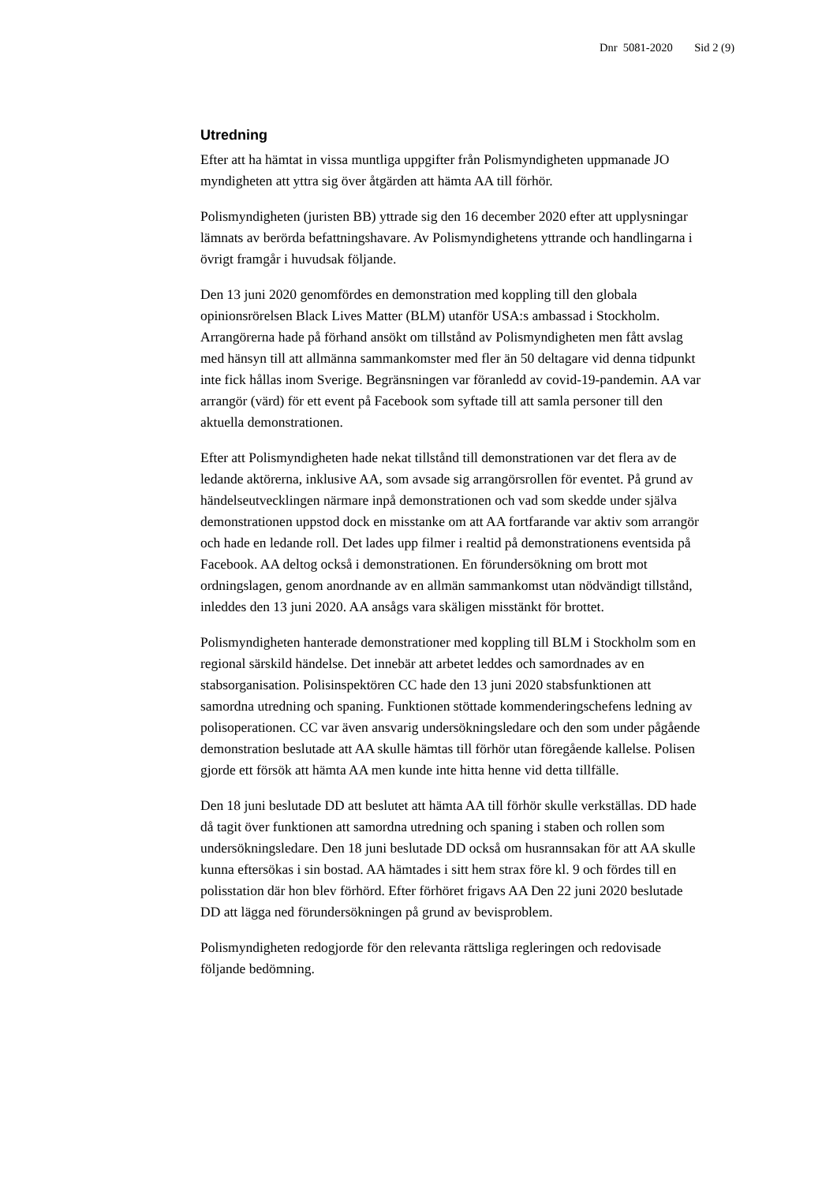Dnr 5081-2020 Sid 2 (9)
Utredning
Efter att ha hämtat in vissa muntliga uppgifter från Polismyndigheten uppmanade JO myndigheten att yttra sig över åtgärden att hämta AA till förhör.
Polismyndigheten (juristen BB) yttrade sig den 16 december 2020 efter att upplysningar lämnats av berörda befattningshavare. Av Polismyndighetens yttrande och handlingarna i övrigt framgår i huvudsak följande.
Den 13 juni 2020 genomfördes en demonstration med koppling till den globala opinionsrörelsen Black Lives Matter (BLM) utanför USA:s ambassad i Stockholm. Arrangörerna hade på förhand ansökt om tillstånd av Polismyndigheten men fått avslag med hänsyn till att allmänna sammankomster med fler än 50 deltagare vid denna tidpunkt inte fick hållas inom Sverige. Begränsningen var föranledd av covid-19-pandemin. AA var arrangör (värd) för ett event på Facebook som syftade till att samla personer till den aktuella demonstrationen.
Efter att Polismyndigheten hade nekat tillstånd till demonstrationen var det flera av de ledande aktörerna, inklusive AA, som avsade sig arrangörsrollen för eventet. På grund av händelseutvecklingen närmare inpå demonstrationen och vad som skedde under själva demonstrationen uppstod dock en misstanke om att AA fortfarande var aktiv som arrangör och hade en ledande roll. Det lades upp filmer i realtid på demonstrationens eventsida på Facebook. AA deltog också i demonstrationen. En förundersökning om brott mot ordningslagen, genom anordnande av en allmän sammankomst utan nödvändigt tillstånd, inleddes den 13 juni 2020. AA ansågs vara skäligen misstänkt för brottet.
Polismyndigheten hanterade demonstrationer med koppling till BLM i Stockholm som en regional särskild händelse. Det innebär att arbetet leddes och samordnades av en stabsorganisation. Polisinspektören CC hade den 13 juni 2020 stabsfunktionen att samordna utredning och spaning. Funktionen stöttade kommenderingschefens ledning av polisoperationen. CC var även ansvarig undersökningsledare och den som under pågående demonstration beslutade att AA skulle hämtas till förhör utan föregående kallelse. Polisen gjorde ett försök att hämta AA men kunde inte hitta henne vid detta tillfälle.
Den 18 juni beslutade DD att beslutet att hämta AA till förhör skulle verkställas. DD hade då tagit över funktionen att samordna utredning och spaning i staben och rollen som undersökningsledare. Den 18 juni beslutade DD också om husrannsakan för att AA skulle kunna eftersökas i sin bostad. AA hämtades i sitt hem strax före kl. 9 och fördes till en polisstation där hon blev förhörd. Efter förhöret frigavs AA Den 22 juni 2020 beslutade DD att lägga ned förundersökningen på grund av bevisproblem.
Polismyndigheten redogjorde för den relevanta rättsliga regleringen och redovisade följande bedömning.